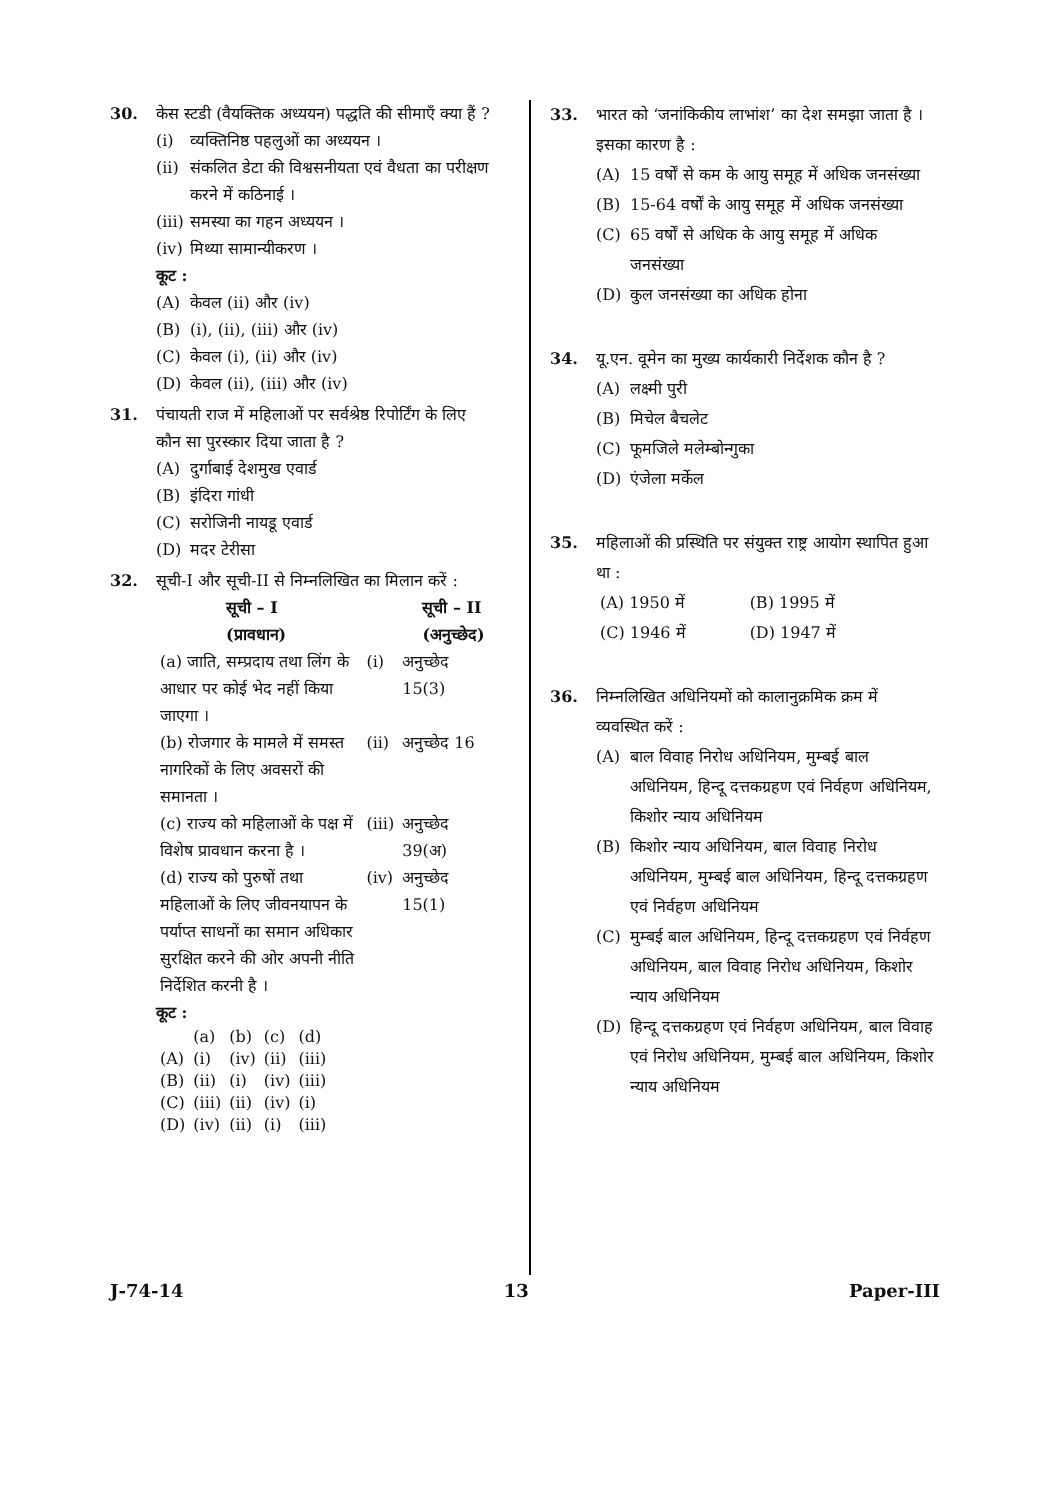30. केस स्टडी (वैयक्तिक अध्ययन) पद्धति की सीमाएँ क्या हैं ?
(i) व्यक्तिनिष्ठ पहलुओं का अध्ययन ।
(ii) संकलित डेटा की विश्वसनीयता एवं वैधता का परीक्षण करने में कठिनाई ।
(iii) समस्या का गहन अध्ययन ।
(iv) मिथ्या सामान्यीकरण ।
कूट :
(A) केवल (ii) और (iv)
(B) (i), (ii), (iii) और (iv)
(C) केवल (i), (ii) और (iv)
(D) केवल (ii), (iii) और (iv)
31. पंचायती राज में महिलाओं पर सर्वश्रेष्ठ रिपोर्टिंग के लिए कौन सा पुरस्कार दिया जाता है ?
(A) दुर्गाबाई देशमुख एवार्ड
(B) इंदिरा गांधी
(C) सरोजिनी नायडू एवार्ड
(D) मदर टेरीसा
32. सूची-I और सूची-II से निम्नलिखित का मिलान करें :
| सूची – I (प्रावधान) | सूची – II (अनुच्छेद) | |
| --- | --- | --- |
| (a) जाति, सम्प्रदाय तथा लिंग के आधार पर कोई भेद नहीं किया जाएगा । | (i) | अनुच्छेद 15(3) |
| (b) रोजगार के मामले में समस्त नागरिकों के लिए अवसरों की समानता । | (ii) | अनुच्छेद 16 |
| (c) राज्य को महिलाओं के पक्ष में विशेष प्रावधान करना है । | (iii) | अनुच्छेद 39(अ) |
| (d) राज्य को पुरुषों तथा महिलाओं के लिए जीवनयापन के पर्याप्त साधनों का समान अधिकार सुरक्षित करने की ओर अपनी नीति निर्देशित करनी है । | (iv) | अनुच्छेद 15(1) |
कूट :
| | (a) | (b) | (c) | (d) |
| (A) | (i) | (iv) | (ii) | (iii) |
| (B) | (ii) | (i) | (iv) | (iii) |
| (C) | (iii) | (ii) | (iv) | (i) |
| (D) | (iv) | (ii) | (i) | (iii) |
33. भारत को ‘जनांकिकीय लाभांश’ का देश समझा जाता है । इसका कारण है :
(A) 15 वर्षों से कम के आयु समूह में अधिक जनसंख्या
(B) 15-64 वर्षों के आयु समूह में अधिक जनसंख्या
(C) 65 वर्षों से अधिक के आयु समूह में अधिक जनसंख्या
(D) कुल जनसंख्या का अधिक होना
34. यू.एन. वूमेन का मुख्य कार्यकारी निर्देशक कौन है ?
(A) लक्ष्मी पुरी
(B) मिचेल बैचलेट
(C) फूमजिले मलेम्बोन्गुका
(D) एंजेला मर्केल
35. महिलाओं की प्रस्थिति पर संयुक्त राष्ट्र आयोग स्थापित हुआ था :
| (A) 1950 में | (B) 1995 में |
| (C) 1946 में | (D) 1947 में |
36. निम्नलिखित अधिनियमों को कालानुक्रमिक क्रम में व्यवस्थित करें :
(A) बाल विवाह निरोध अधिनियम, मुम्बई बाल अधिनियम, हिन्दू दत्तकग्रहण एवं निर्वहण अधिनियम, किशोर न्याय अधिनियम
(B) किशोर न्याय अधिनियम, बाल विवाह निरोध अधिनियम, मुम्बई बाल अधिनियम, हिन्दू दत्तकग्रहण एवं निर्वहण अधिनियम
(C) मुम्बई बाल अधिनियम, हिन्दू दत्तकग्रहण एवं निर्वहण अधिनियम, बाल विवाह निरोध अधिनियम, किशोर न्याय अधिनियम
(D) हिन्दू दत्तकग्रहण एवं निर्वहण अधिनियम, बाल विवाह एवं निरोध अधिनियम, मुम्बई बाल अधिनियम, किशोर न्याय अधिनियम
J-74-14 13 Paper-III